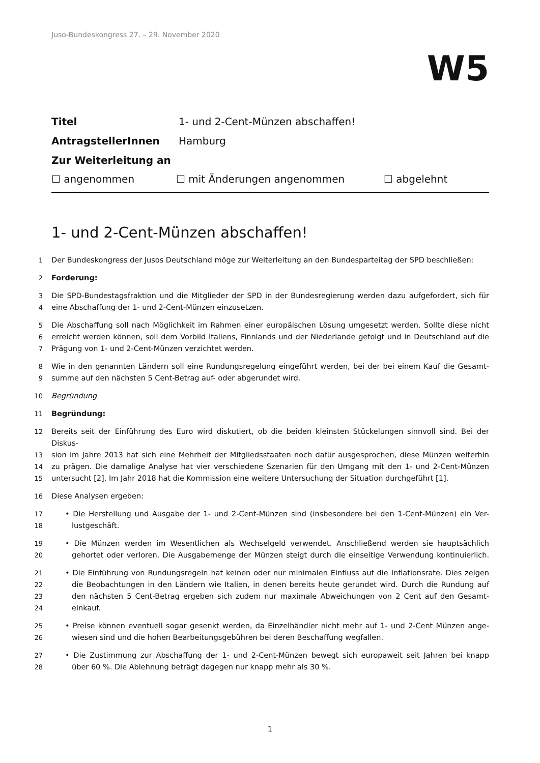Juso-Bundeskongress 27. – 29. November 2020
W5
Titel 1- und 2-Cent-Münzen abschaffen!
AntragstellerInnen Hamburg
Zur Weiterleitung an
☐ angenommen ☐ mit Änderungen angenommen ☐ abgelehnt
1- und 2-Cent-Münzen abschaffen!
1 Der Bundeskongress der Jusos Deutschland möge zur Weiterleitung an den Bundesparteitag der SPD beschließen:
2 Forderung:
3 Die SPD-Bundestagsfraktion und die Mitglieder der SPD in der Bundesregierung werden dazu aufgefordert, sich für
4 eine Abschaffung der 1- und 2-Cent-Münzen einzusetzen.
5 Die Abschaffung soll nach Möglichkeit im Rahmen einer europäischen Lösung umgesetzt werden. Sollte diese nicht
6 erreicht werden können, soll dem Vorbild Italiens, Finnlands und der Niederlande gefolgt und in Deutschland auf die
7 Prägung von 1- und 2-Cent-Münzen verzichtet werden.
8 Wie in den genannten Ländern soll eine Rundungsregelung eingeführt werden, bei der bei einem Kauf die Gesamt-
9 summe auf den nächsten 5 Cent-Betrag auf- oder abgerundet wird.
10 Begründung
11 Begründung:
12 Bereits seit der Einführung des Euro wird diskutiert, ob die beiden kleinsten Stückelungen sinnvoll sind. Bei der Diskus-
13 sion im Jahre 2013 hat sich eine Mehrheit der Mitgliedsstaaten noch dafür ausgesprochen, diese Münzen weiterhin
14 zu prägen. Die damalige Analyse hat vier verschiedene Szenarien für den Umgang mit den 1- und 2-Cent-Münzen
15 untersucht [2]. Im Jahr 2018 hat die Kommission eine weitere Untersuchung der Situation durchgeführt [1].
16 Diese Analysen ergeben:
17 • Die Herstellung und Ausgabe der 1- und 2-Cent-Münzen sind (insbesondere bei den 1-Cent-Münzen) ein Ver-
18 lustgeschäft.
19 • Die Münzen werden im Wesentlichen als Wechselgeld verwendet. Anschließend werden sie hauptsächlich
20 gehortet oder verloren. Die Ausgabemenge der Münzen steigt durch die einseitige Verwendung kontinuierlich.
21 • Die Einführung von Rundungsregeln hat keinen oder nur minimalen Einfluss auf die Inflationsrate. Dies zeigen
22 die Beobachtungen in den Ländern wie Italien, in denen bereits heute gerundet wird. Durch die Rundung auf
23 den nächsten 5 Cent-Betrag ergeben sich zudem nur maximale Abweichungen von 2 Cent auf den Gesamt-
24 einkauf.
25 • Preise können eventuell sogar gesenkt werden, da Einzelhändler nicht mehr auf 1- und 2-Cent Münzen ange-
26 wiesen sind und die hohen Bearbeitungsgebühren bei deren Beschaffung wegfallen.
27 • Die Zustimmung zur Abschaffung der 1- und 2-Cent-Münzen bewegt sich europaweit seit Jahren bei knapp
28 über 60 %. Die Ablehnung beträgt dagegen nur knapp mehr als 30 %.
1